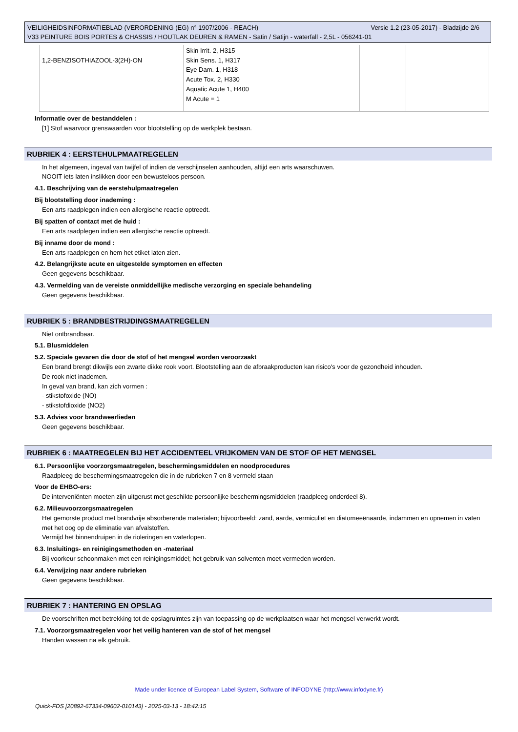Versie 1.2 (23-05-2017) - Bladzijde 2/6 VEILIGHEIDSINFORMATIEBLAD (VERORDENING (EG) n° 1907/2006 - REACH)
V33 PEINTURE BOIS PORTES & CHASSIS / HOUTLAK DEUREN & RAMEN - Satin / Satijn - waterfall - 2,5L - 056241-01
| 1,2-BENZISOTHIAZOOL-3(2H)-ON | Skin Irrit. 2, H315 Skin Sens. 1, H317 Eye Dam. 1, H318 Acute Tox. 2, H330 Aquatic Acute 1, H400 M Acute = 1 | | |
Informatie over de bestanddelen :
[1] Stof waarvoor grenswaarden voor blootstelling op de werkplek bestaan.
RUBRIEK 4 : EERSTEHULPMAATREGELEN
In het algemeen, ingeval van twijfel of indien de verschijnselen aanhouden, altijd een arts waarschuwen.
NOOIT iets laten inslikken door een bewusteloos persoon.
4.1. Beschrijving van de eerstehulpmaatregelen
Bij blootstelling door inademing :
Een arts raadplegen indien een allergische reactie optreedt.
Bij spatten of contact met de huid :
Een arts raadplegen indien een allergische reactie optreedt.
Bij inname door de mond :
Een arts raadplegen en hem het etiket laten zien.
4.2. Belangrijkste acute en uitgestelde symptomen en effecten
Geen gegevens beschikbaar.
4.3. Vermelding van de vereiste onmiddellijke medische verzorging en speciale behandeling
Geen gegevens beschikbaar.
RUBRIEK 5 : BRANDBESTRIJDINGSMAATREGELEN
Niet ontbrandbaar.
5.1. Blusmiddelen
5.2. Speciale gevaren die door de stof of het mengsel worden veroorzaakt
Een brand brengt dikwijls een zwarte dikke rook voort. Blootstelling aan de afbraakproducten kan risico's voor de gezondheid inhouden.
De rook niet inademen.
In geval van brand, kan zich vormen :
- stikstofoxide (NO)
- stikstofdioxide (NO2)
5.3. Advies voor brandweerlieden
Geen gegevens beschikbaar.
RUBRIEK 6 : MAATREGELEN BIJ HET ACCIDENTEEL VRIJKOMEN VAN DE STOF OF HET MENGSEL
6.1. Persoonlijke voorzorgsmaatregelen, beschermingsmiddelen en noodprocedures
Raadpleeg de beschermingsmaatregelen die in de rubrieken 7 en 8 vermeld staan
Voor de EHBO-ers:
De interveniënten moeten zijn uitgerust met geschikte persoonlijke beschermingsmiddelen (raadpleeg onderdeel 8).
6.2. Milieuvoorzorgsmaatregelen
Het gemorste product met brandvrije absorberende materialen; bijvoorbeeld: zand, aarde, vermiculiet en diatomeeënaarde, indammen en opnemen in vaten met het oog op de eliminatie van afvalstoffen.
Vermijd het binnendruipen in de rioleringen en waterlopen.
6.3. Insluitings- en reinigingsmethoden en -materiaal
Bij voorkeur schoonmaken met een reinigingsmiddel; het gebruik van solventen moet vermeden worden.
6.4. Verwijzing naar andere rubrieken
Geen gegevens beschikbaar.
RUBRIEK 7 : HANTERING EN OPSLAG
De voorschriften met betrekking tot de opslagruimtes zijn van toepassing op de werkplaatsen waar het mengsel verwerkt wordt.
7.1. Voorzorgsmaatregelen voor het veilig hanteren van de stof of het mengsel
Handen wassen na elk gebruik.
Made under licence of European Label System, Software of INFODYNE (http://www.infodyne.fr)
Quick-FDS [20892-67334-09602-010143] - 2025-03-13 - 18:42:15